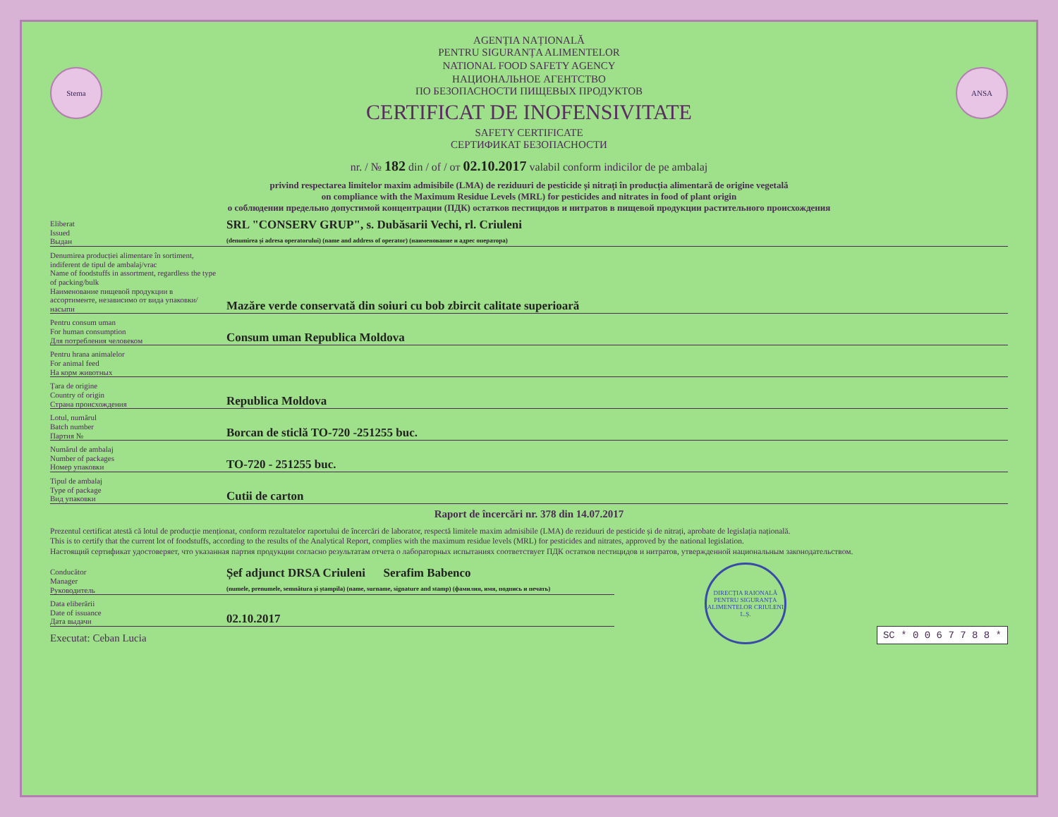Stema
AGENȚIA NAȚIONALĂ
PENTRU SIGURANȚA ALIMENTELOR
NATIONAL FOOD SAFETY AGENCY
НАЦИОНАЛЬНОЕ АГЕНТСТВО
ПО БЕЗОПАСНОСТИ ПИЩЕВЫХ ПРОДУКТОВ
CERTIFICAT DE INOFENSIVITATE
SAFETY CERTIFICATE
СЕРТИФИКАТ БЕЗОПАСНОСТИ
ANSA
nr. / № 182 din / of / от 02.10.2017 valabil conform indicilor de pe ambalaj
privind respectarea limitelor maxim admisibile (LMA) de reziduuri de pesticide și nitrați în producția alimentară de origine vegetală
on compliance with the Maximum Residue Levels (MRL) for pesticides and nitrates in food of plant origin
о соблюдении предельно допустимой концентрации (ПДК) остатков пестицидов и нитратов в пищевой продукции растительного происхождения
Eliberat
Issued
Выдан
SRL "CONSERV GRUP", s. Dubăsarii Vechi, rl. Criuleni
(denumirea și adresa operatorului) (name and address of operator) (наименование и адрес оператора)
Denumirea producției alimentare în sortiment, indiferent de tipul de ambalaj/vrac
Name of foodstuffs in assortment, regardless the type of packing/bulk
Наименование пищевой продукции в ассортименте, независимо от вида упаковки/насыпи
Mazăre verde conservată din soiuri cu bob zbircit calitate superioară
Pentru consum uman
For human consumption
Для потребления человеком
Consum uman Republica Moldova
Pentru hrana animalelor
For animal feed
На корм животных
Țara de origine
Country of origin
Страна происхождения
Republica Moldova
Lotul, numărul
Batch number
Партия №
Borcan de sticlă TO-720 -251255 buc.
Numărul de ambalaj
Number of packages
Номер упаковки
TO-720 - 251255 buc.
Tipul de ambalaj
Type of package
Вид упаковки
Cutii de carton
Raport de încercări nr. 378 din 14.07.2017
Prezentul certificat atestă că lotul de producție menționat, conform rezultatelor raportului de încercări de laborator, respectă limitele maxim admisibile (LMA) de reziduuri de pesticide și de nitrați, aprobate de legislația națională.
This is to certify that the current lot of foodstuffs, according to the results of the Analytical Report, complies with the maximum residue levels (MRL) for pesticides and nitrates, approved by the national legislation.
Настоящий сертификат удостоверяет, что указанная партия продукции согласно результатам отчета о лабораторных испытаниях соответствует ПДК остатков пестицидов и нитратов, утвержденной национальным законодательством.
Conducător
Manager
Руководитель
Șef adjunct DRSA Criuleni Serafim Babenco
(numele, prenumele, semnătura și ștampila) (name, surname, signature and stamp) (фамилия, имя, подпись и печать)
Data eliberării
Date of issuance
Дата выдачи
02.10.2017
Executat: Ceban Lucia
DIRECȚIA RAIONALĂ PENTRU SIGURANȚA ALIMENTELOR CRIULENI
L.Ș.
SC * 0 0 6 7 7 8 8 *